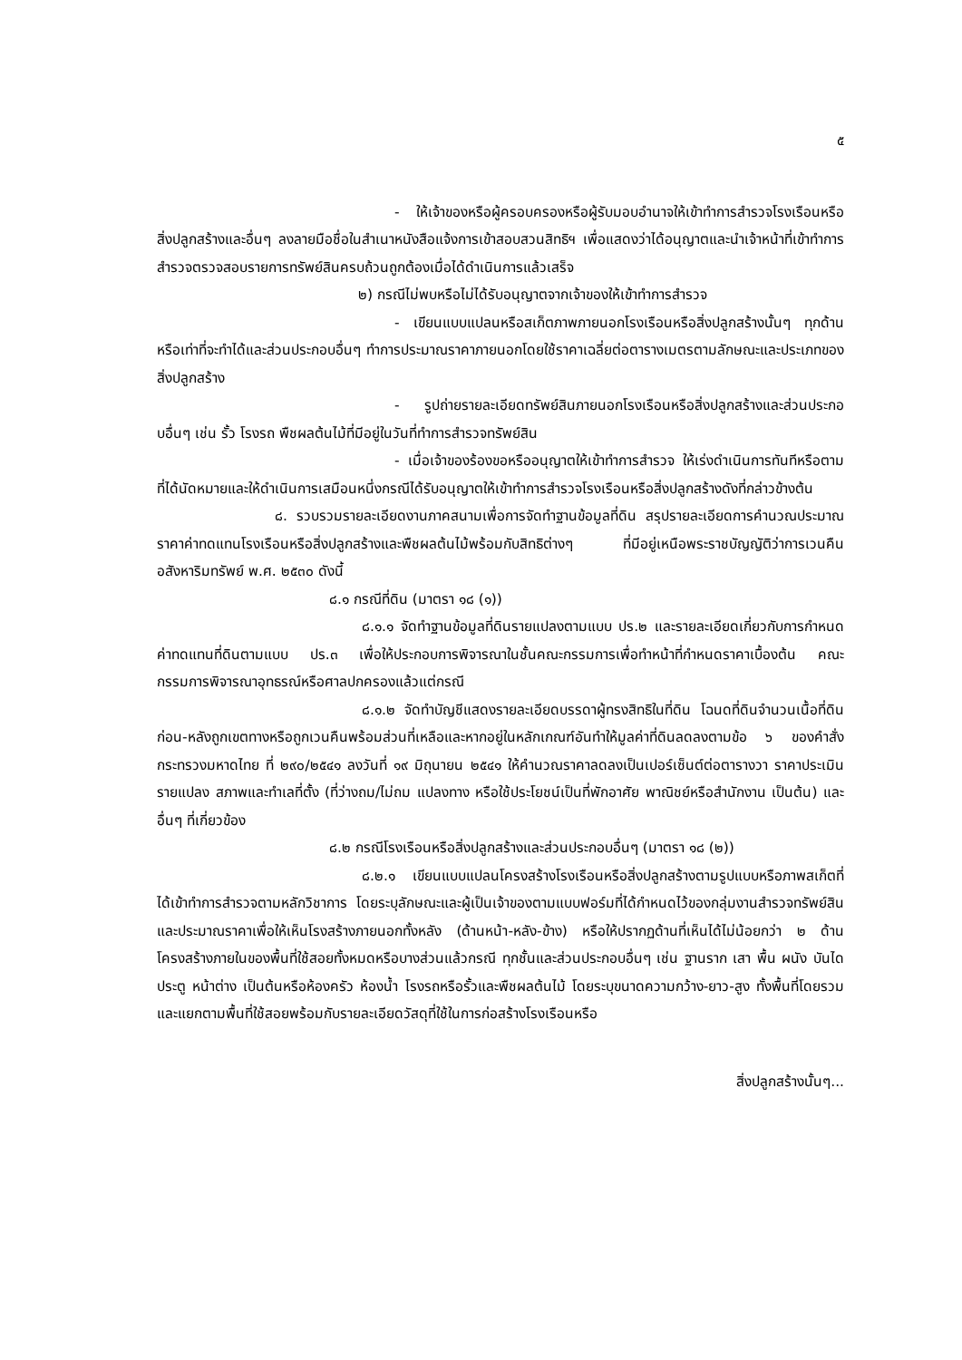๕
- ให้เจ้าของหรือผู้ครอบครองหรือผู้รับมอบอำนาจให้เข้าทำการสำรวจโรงเรือนหรือสิ่งปลูกสร้างและอื่นๆ ลงลายมือชื่อในสำเนาหนังสือแจ้งการเข้าสอบสวนสิทธิฯ เพื่อแสดงว่าได้อนุญาตและนำเจ้าหน้าที่เข้าทำการสำรวจตรวจสอบรายการทรัพย์สินครบถ้วนถูกต้องเมื่อได้ดำเนินการแล้วเสร็จ
๒) กรณีไม่พบหรือไม่ได้รับอนุญาตจากเจ้าของให้เข้าทำการสำรวจ
- เขียนแบบแปลนหรือสเก็ตภาพภายนอกโรงเรือนหรือสิ่งปลูกสร้างนั้นๆ ทุกด้านหรือเท่าที่จะทำได้และส่วนประกอบอื่นๆ ทำการประมาณราคาภายนอกโดยใช้ราคาเฉลี่ยต่อตารางเมตรตามลักษณะและประเภทของสิ่งปลูกสร้าง
- รูปถ่ายรายละเอียดทรัพย์สินภายนอกโรงเรือนหรือสิ่งปลูกสร้างและส่วนประกอบอื่นๆ เช่น รั้ว โรงรถ พืชผลต้นไม้ที่มีอยู่ในวันที่ทำการสำรวจทรัพย์สิน
- เมื่อเจ้าของร้องขอหรืออนุญาตให้เข้าทำการสำรวจ ให้เร่งดำเนินการทันทีหรือตามที่ได้นัดหมายและให้ดำเนินการเสมือนหนึ่งกรณีได้รับอนุญาตให้เข้าทำการสำรวจโรงเรือนหรือสิ่งปลูกสร้างดังที่กล่าวข้างต้น
๘. รวบรวมรายละเอียดงานภาคสนามเพื่อการจัดทำฐานข้อมูลที่ดิน สรุปรายละเอียดการคำนวณประมาณราคาค่าทดแทนโรงเรือนหรือสิ่งปลูกสร้างและพืชผลต้นไม้พร้อมกับสิทธิต่างๆ ที่มีอยู่เหนือพระราชบัญญัติว่าการเวนคืนอสังหาริมทรัพย์ พ.ศ. ๒๕๓๐ ดังนี้
๘.๑ กรณีที่ดิน (มาตรา ๑๘ (๑))
๘.๑.๑ จัดทำฐานข้อมูลที่ดินรายแปลงตามแบบ ปร.๒ และรายละเอียดเกี่ยวกับการกำหนดค่าทดแทนที่ดินตามแบบ ปร.๓ เพื่อให้ประกอบการพิจารณาในชั้นคณะกรรมการเพื่อทำหน้าที่กำหนดราคาเบื้องต้น คณะกรรมการพิจารณาอุทธรณ์หรือศาลปกครองแล้วแต่กรณี
๘.๑.๒ จัดทำบัญชีแสดงรายละเอียดบรรดาผู้ทรงสิทธิในที่ดิน โฉนดที่ดินจำนวนเนื้อที่ดินก่อน-หลังถูกเขตทางหรือถูกเวนคืนพร้อมส่วนที่เหลือและหากอยู่ในหลักเกณฑ์อันทำให้มูลค่าที่ดินลดลงตามข้อ ๖ ของคำสั่งกระทรวงมหาดไทย ที่ ๒๙๐/๒๕๔๑ ลงวันที่ ๑๙ มิถุนายน ๒๕๔๑ ให้คำนวณราคาลดลงเป็นเปอร์เซ็นต์ต่อตารางวา ราคาประเมินรายแปลง สภาพและทำเลที่ตั้ง (ที่ว่างถม/ไม่ถม แปลงทาง หรือใช้ประโยชน์เป็นที่พักอาศัย พาณิชย์หรือสำนักงาน เป็นต้น) และอื่นๆ ที่เกี่ยวข้อง
๘.๒ กรณีโรงเรือนหรือสิ่งปลูกสร้างและส่วนประกอบอื่นๆ (มาตรา ๑๘ (๒))
๘.๒.๑ เขียนแบบแปลนโครงสร้างโรงเรือนหรือสิ่งปลูกสร้างตามรูปแบบหรือภาพสเก็ตที่ได้เข้าทำการสำรวจตามหลักวิชาการ โดยระบุลักษณะและผู้เป็นเจ้าของตามแบบฟอร์มที่ได้กำหนดไว้ของกลุ่มงานสำรวจทรัพย์สินและประมาณราคาเพื่อให้เห็นโรงสร้างภายนอกทั้งหลัง (ด้านหน้า-หลัง-ข้าง) หรือให้ปรากฏด้านที่เห็นได้ไม่น้อยกว่า ๒ ด้าน โครงสร้างภายในของพื้นที่ใช้สอยทั้งหมดหรือบางส่วนแล้วกรณี ทุกชั้นและส่วนประกอบอื่นๆ เช่น ฐานราก เสา พื้น ผนัง บันได ประตู หน้าต่าง เป็นต้นหรือห้องครัว ห้องน้ำ โรงรถหรือรั้วและพืชผลต้นไม้ โดยระบุขนาดความกว้าง-ยาว-สูง ทั้งพื้นที่โดยรวมและแยกตามพื้นที่ใช้สอยพร้อมกับรายละเอียดวัสดุที่ใช้ในการก่อสร้างโรงเรือนหรือ
สิ่งปลูกสร้างนั้นๆ...